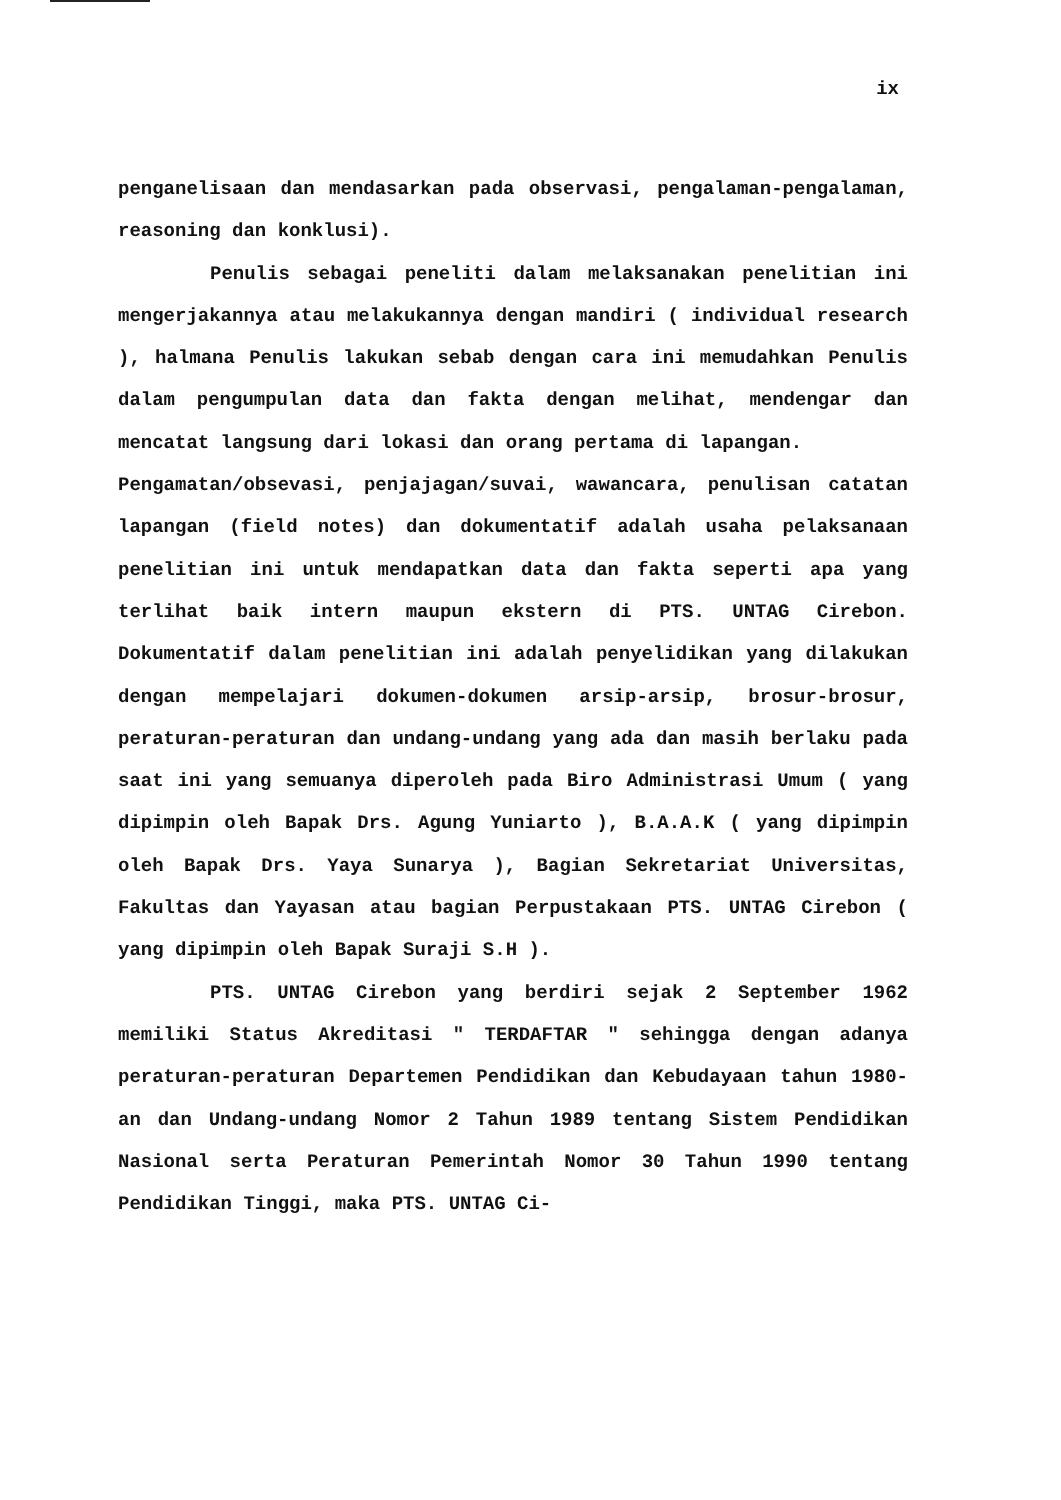ix
penganelisaan dan mendasarkan pada observasi, pengalaman-pengalaman, reasoning dan konklusi).
Penulis sebagai peneliti dalam melaksanakan penelitian ini mengerjakannya atau melakukannya dengan mandiri ( individual research ), halmana Penulis lakukan sebab dengan cara ini memudahkan Penulis dalam pengumpulan data dan fakta dengan melihat, mendengar dan mencatat langsung dari lokasi dan orang pertama di lapangan.
Pengamatan/obsevasi, penjajagan/suvai, wawancara, penulisan catatan lapangan (field notes) dan dokumentatif adalah usaha pelaksanaan penelitian ini untuk mendapatkan data dan fakta seperti apa yang terlihat baik intern maupun ekstern di PTS. UNTAG Cirebon. Dokumentatif dalam penelitian ini adalah penyelidikan yang dilakukan dengan mempelajari dokumen-dokumen arsip-arsip, brosur-brosur, peraturan-peraturan dan undang-undang yang ada dan masih berlaku pada saat ini yang semuanya diperoleh pada Biro Administrasi Umum ( yang dipimpin oleh Bapak Drs. Agung Yuniarto ), B.A.A.K ( yang dipimpin oleh Bapak Drs. Yaya Sunarya ), Bagian Sekretariat Universitas, Fakultas dan Yayasan atau bagian Perpustakaan PTS. UNTAG Cirebon ( yang dipimpin oleh Bapak Suraji S.H ).
PTS. UNTAG Cirebon yang berdiri sejak 2 September 1962 memiliki Status Akreditasi " TERDAFTAR " sehingga dengan adanya peraturan-peraturan Departemen Pendidikan dan Kebudayaan tahun 1980-an dan Undang-undang Nomor 2 Tahun 1989 tentang Sistem Pendidikan Nasional serta Peraturan Pemerintah Nomor 30 Tahun 1990 tentang Pendidikan Tinggi, maka PTS. UNTAG Ci-